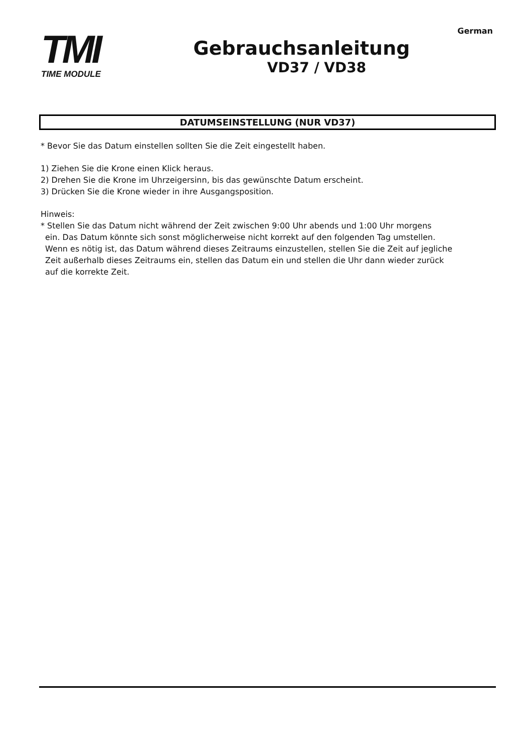German
TMI
TIME MODULE
Gebrauchsanleitung
VD37 / VD38
DATUMSEINSTELLUNG (NUR VD37)
* Bevor Sie das Datum einstellen sollten Sie die Zeit eingestellt haben.
1) Ziehen Sie die Krone einen Klick heraus.
2) Drehen Sie die Krone im Uhrzeigersinn, bis das gewünschte Datum erscheint.
3) Drücken Sie die Krone wieder in ihre Ausgangsposition.
Hinweis:
* Stellen Sie das Datum nicht während der Zeit zwischen 9:00 Uhr abends und 1:00 Uhr morgens
ein. Das Datum könnte sich sonst möglicherweise nicht korrekt auf den folgenden Tag umstellen.
Wenn es nötig ist, das Datum während dieses Zeitraums einzustellen, stellen Sie die Zeit auf jegliche
Zeit außerhalb dieses Zeitraums ein, stellen das Datum ein und stellen die Uhr dann wieder zurück
auf die korrekte Zeit.